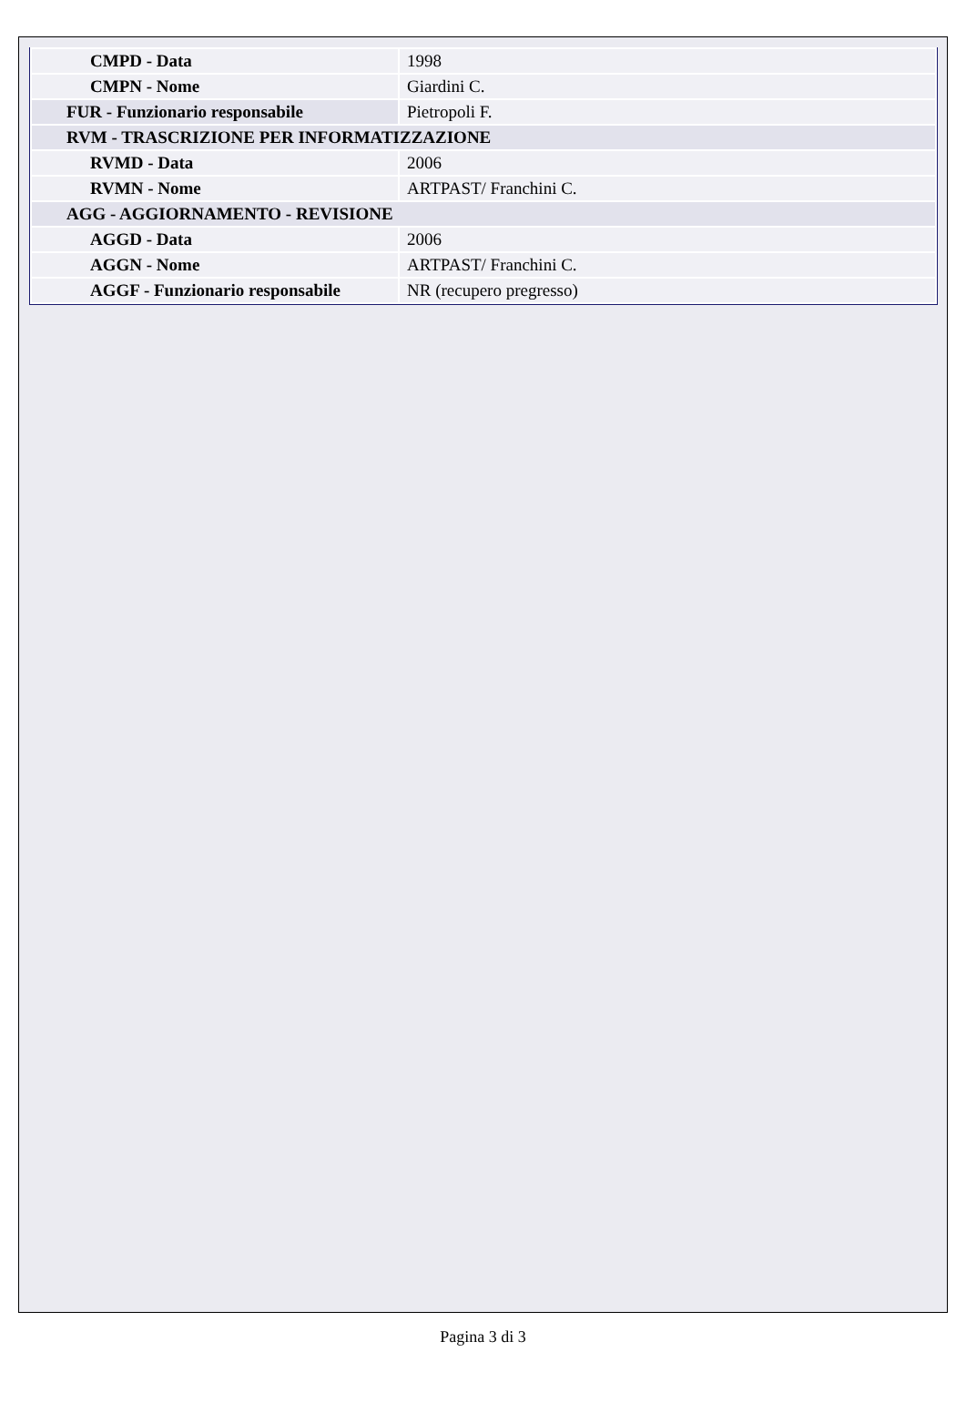| CMPD - Data | 1998 |
| CMPN - Nome | Giardini C. |
| FUR - Funzionario responsabile | Pietropoli F. |
| RVM - TRASCRIZIONE PER INFORMATIZZAZIONE | |
| RVMD - Data | 2006 |
| RVMN - Nome | ARTPAST/ Franchini C. |
| AGG - AGGIORNAMENTO - REVISIONE | |
| AGGD - Data | 2006 |
| AGGN - Nome | ARTPAST/ Franchini C. |
| AGGF - Funzionario responsabile | NR (recupero pregresso) |
Pagina 3 di 3